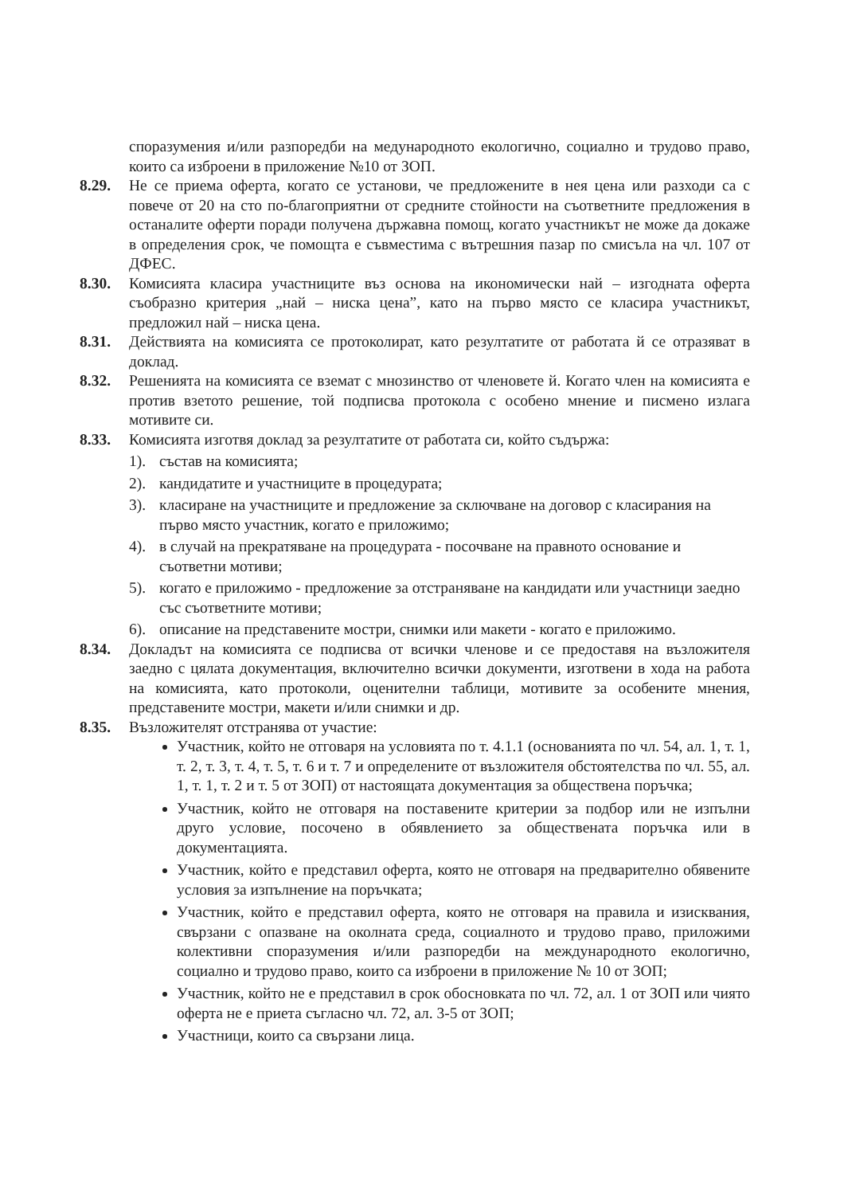споразумения и/или разпоредби на медународното екологично, социално и трудово право, които са изброени в приложение №10 от ЗОП.
8.29. Не се приема оферта, когато се установи, че предложените в нея цена или разходи са с повече от 20 на сто по-благоприятни от средните стойности на съответните предложения в останалите оферти поради получена държавна помощ, когато участникът не може да докаже в определения срок, че помощта е съвместима с вътрешния пазар по смисъла на чл. 107 от ДФЕС.
8.30. Комисията класира участниците въз основа на икономически най – изгодната оферта съобразно критерия „най – ниска цена”, като на първо място се класира участникът, предложил най – ниска цена.
8.31. Действията на комисията се протоколират, като резултатите от работата й се отразяват в доклад.
8.32. Решенията на комисията се вземат с мнозинство от членовете й. Когато член на комисията е против взетото решение, той подписва протокола с особено мнение и писмено излага мотивите си.
8.33. Комисията изготвя доклад за резултатите от работата си, който съдържа:
1). състав на комисията;
2). кандидатите и участниците в процедурата;
3). класиране на участниците и предложение за сключване на договор с класирания на първо място участник, когато е приложимо;
4). в случай на прекратяване на процедурата - посочване на правното основание и съответни мотиви;
5). когато е приложимо - предложение за отстраняване на кандидати или участници заедно със съответните мотиви;
6). описание на представените мостри, снимки или макети - когато е приложимо.
8.34. Докладът на комисията се подписва от всички членове и се предоставя на възложителя заедно с цялата документация, включително всички документи, изготвени в хода на работа на комисията, като протоколи, оценителни таблици, мотивите за особените мнения, представените мостри, макети и/или снимки и др.
8.35. Възложителят отстранява от участие:
Участник, който не отговаря на условията по т. 4.1.1 (основанията по чл. 54, ал. 1, т. 1, т. 2, т. 3, т. 4, т. 5, т. 6 и т. 7 и определените от възложителя обстоятелства по чл. 55, ал. 1, т. 1, т. 2 и т. 5 от ЗОП) от настоящата документация за обществена поръчка;
Участник, който не отговаря на поставените критерии за подбор или не изпълни друго условие, посочено в обявлението за обществената поръчка или в документацията.
Участник, който е представил оферта, която не отговаря на предварително обявените условия за изпълнение на поръчката;
Участник, който е представил оферта, която не отговаря на правила и изисквания, свързани с опазване на околната среда, социалното и трудово право, приложими колективни споразумения и/или разпоредби на международното екологично, социално и трудово право, които са изброени в приложение № 10 от ЗОП;
Участник, който не е представил в срок обосновката по чл. 72, ал. 1 от ЗОП или чиято оферта не е приета съгласно чл. 72, ал. 3-5 от ЗОП;
Участници, които са свързани лица.